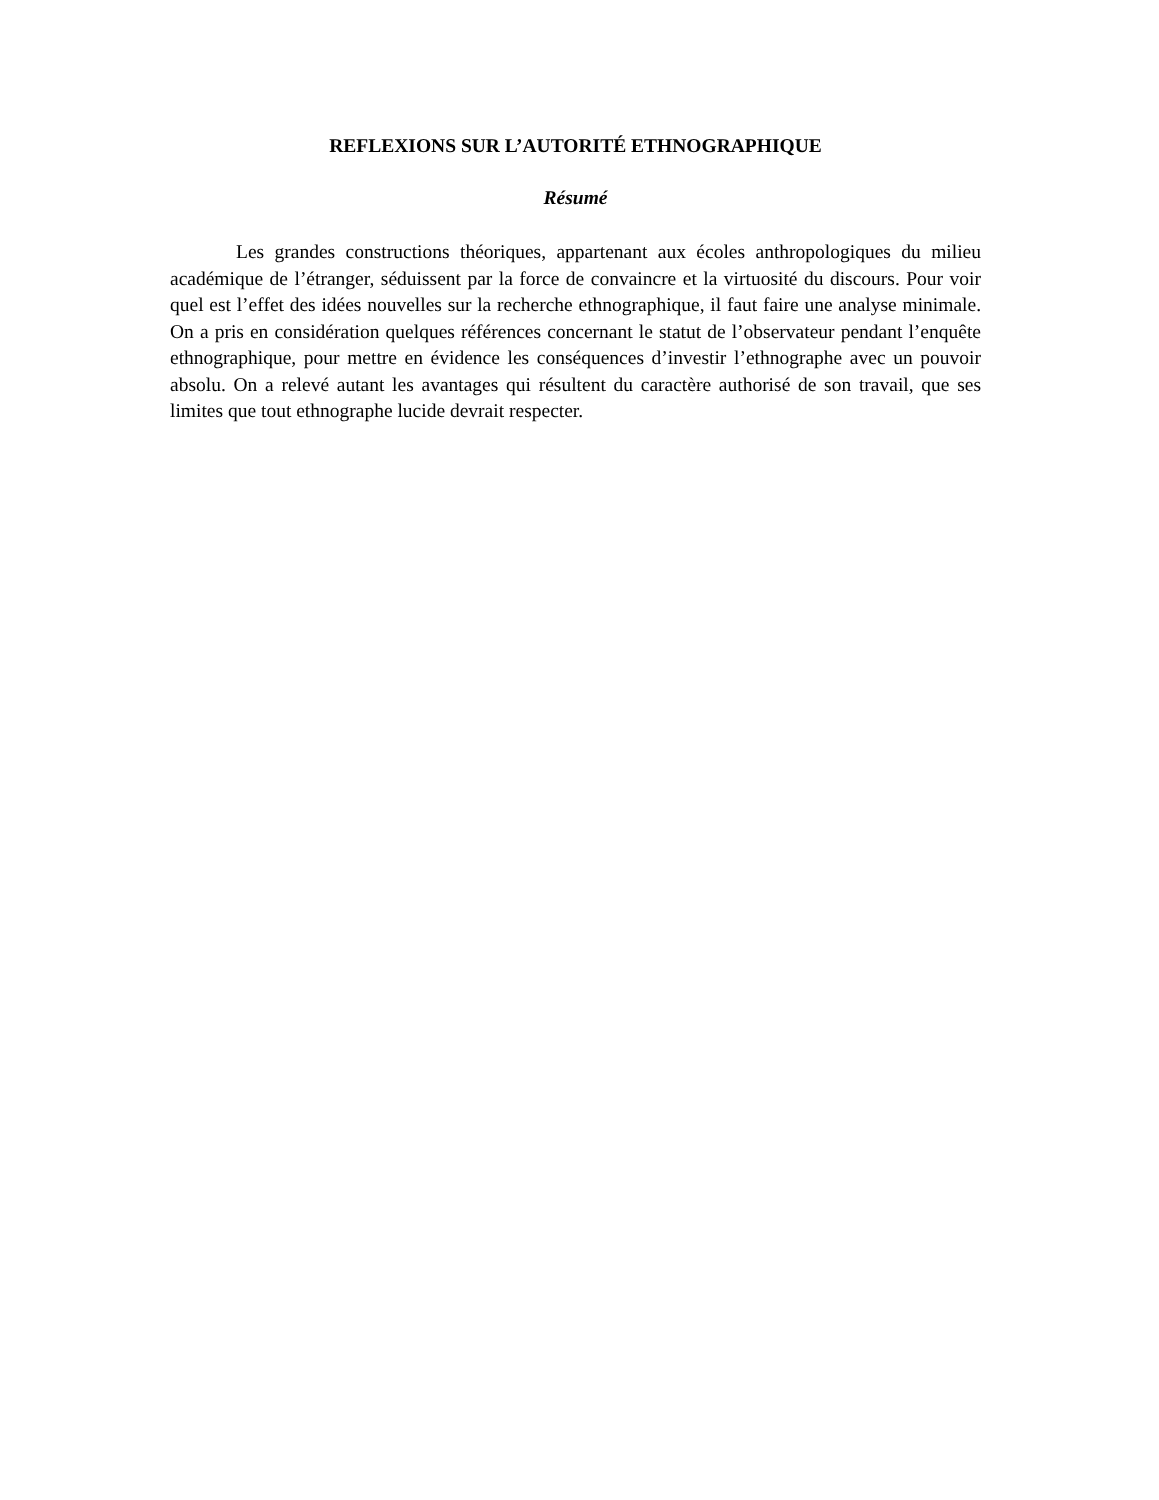REFLEXIONS SUR L’AUTORITÉ ETHNOGRAPHIQUE
Résumé
Les grandes constructions théoriques, appartenant aux écoles anthropologiques du milieu académique de l’étranger, séduissent par la force de convaincre et la virtuosité du discours. Pour voir quel est l’effet des idées nouvelles sur la recherche ethnographique, il faut faire une analyse minimale. On a pris en considération quelques références concernant le statut de l’observateur pendant l’enquête ethnographique, pour mettre en évidence les conséquences d’investir l’ethnographe avec un pouvoir absolu. On a relevé autant les avantages qui résultent du caractère authorisé de son travail, que ses limites que tout ethnographe lucide devrait respecter.